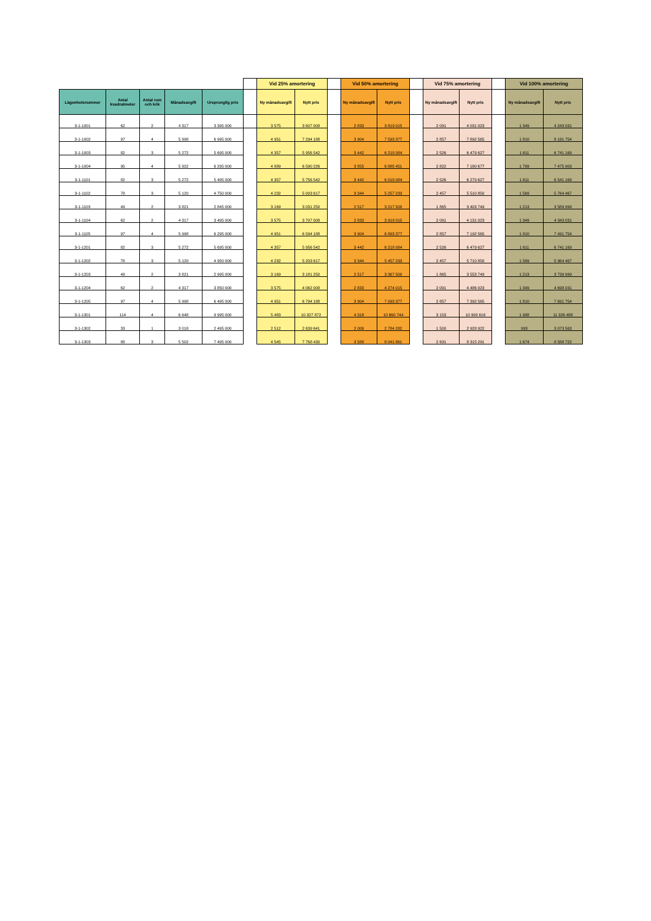| | | | | | | Vid 25% amortering | | | Vid 50% amortering | | | Vid 75% amortering | | | Vid 100% amortering | |
| --- | --- | --- | --- | --- | --- | --- | --- | --- | --- | --- | --- | --- | --- | --- | --- | --- |
| Lägenhetsnummer | Antal kvadratmeter | Antal rum och kök | Månadsavgift | Ursprunglig pris | | Ny månadsavgift | Nytt pris | | Ny månadsavgift | Nytt pris | | Ny månadsavgift | Nytt pris | | Ny månadsavgift | Nytt pris |
| 3-1-1001 | 62 | 2 | 4 317 | 3 395 000 | | 3 575 | 3 607 008 | | 2 833 | 3 819 015 | | 2 091 | 4 031 023 | | 1 349 | 4 243 031 |
| 3-1-1002 | 97 | 4 | 5 998 | 6 995 000 | | 4 951 | 7 294 188 | | 3 904 | 7 593 377 | | 2 857 | 7 892 565 | | 1 810 | 8 191 754 |
| 3-1-1003 | 82 | 3 | 5 272 | 5 695 000 | | 4 357 | 5 956 542 | | 3 442 | 6 218 084 | | 2 526 | 6 479 627 | | 1 611 | 6 741 169 |
| 3-1-1004 | 95 | 4 | 5 922 | 6 295 000 | | 4 889 | 6 590 226 | | 3 855 | 6 885 451 | | 2 822 | 7 180 677 | | 1 789 | 7 475 903 |
| 3-1-1101 | 82 | 3 | 5 272 | 5 495 000 | | 4 357 | 5 756 542 | | 3 442 | 6 018 084 | | 2 526 | 6 279 627 | | 1 611 | 6 541 169 |
| 3-1-1102 | 78 | 3 | 5 120 | 4 750 000 | | 4 232 | 5 003 617 | | 3 344 | 5 257 233 | | 2 457 | 5 510 850 | | 1 569 | 5 764 467 |
| 3-1-1103 | 49 | 2 | 3 821 | 2 845 000 | | 3 169 | 3 031 250 | | 2 517 | 3 217 500 | | 1 865 | 3 403 749 | | 1 213 | 3 589 999 |
| 3-1-1104 | 62 | 2 | 4 317 | 3 495 000 | | 3 575 | 3 707 008 | | 2 833 | 3 919 015 | | 2 091 | 4 131 023 | | 1 349 | 4 343 031 |
| 3-1-1105 | 97 | 4 | 5 998 | 6 295 000 | | 4 951 | 6 594 188 | | 3 904 | 6 893 377 | | 2 857 | 7 192 565 | | 1 810 | 7 491 754 |
| 3-1-1201 | 82 | 3 | 5 272 | 5 695 000 | | 4 357 | 5 956 542 | | 3 442 | 6 218 084 | | 2 526 | 6 479 627 | | 1 611 | 6 741 169 |
| 3-1-1202 | 78 | 3 | 5 120 | 4 950 000 | | 4 232 | 5 203 617 | | 3 344 | 5 457 233 | | 2 457 | 5 710 850 | | 1 569 | 5 964 467 |
| 3-1-1203 | 49 | 2 | 3 821 | 2 995 000 | | 3 169 | 3 181 250 | | 2 517 | 3 367 500 | | 1 865 | 3 553 749 | | 1 213 | 3 739 999 |
| 3-1-1204 | 62 | 2 | 4 317 | 3 850 000 | | 3 575 | 4 062 008 | | 2 833 | 4 274 015 | | 2 091 | 4 486 023 | | 1 349 | 4 698 031 |
| 3-1-1205 | 97 | 4 | 5 998 | 6 495 000 | | 4 951 | 6 794 188 | | 3 904 | 7 093 377 | | 2 857 | 7 392 565 | | 1 810 | 7 691 754 |
| 3-1-1301 | 114 | 4 | 6 648 | 9 995 000 | | 5 483 | 10 327 872 | | 4 318 | 10 660 744 | | 3 153 | 10 993 616 | | 1 988 | 11 326 488 |
| 3-1-1302 | 33 | 1 | 3 018 | 2 495 000 | | 2 512 | 2 639 641 | | 2 006 | 2 784 282 | | 1 500 | 2 928 922 | | 993 | 3 073 563 |
| 3-1-1303 | 88 | 3 | 5 502 | 7 495 000 | | 4 545 | 7 768 430 | | 3 588 | 8 041 861 | | 2 631 | 8 315 291 | | 1 674 | 8 588 722 |